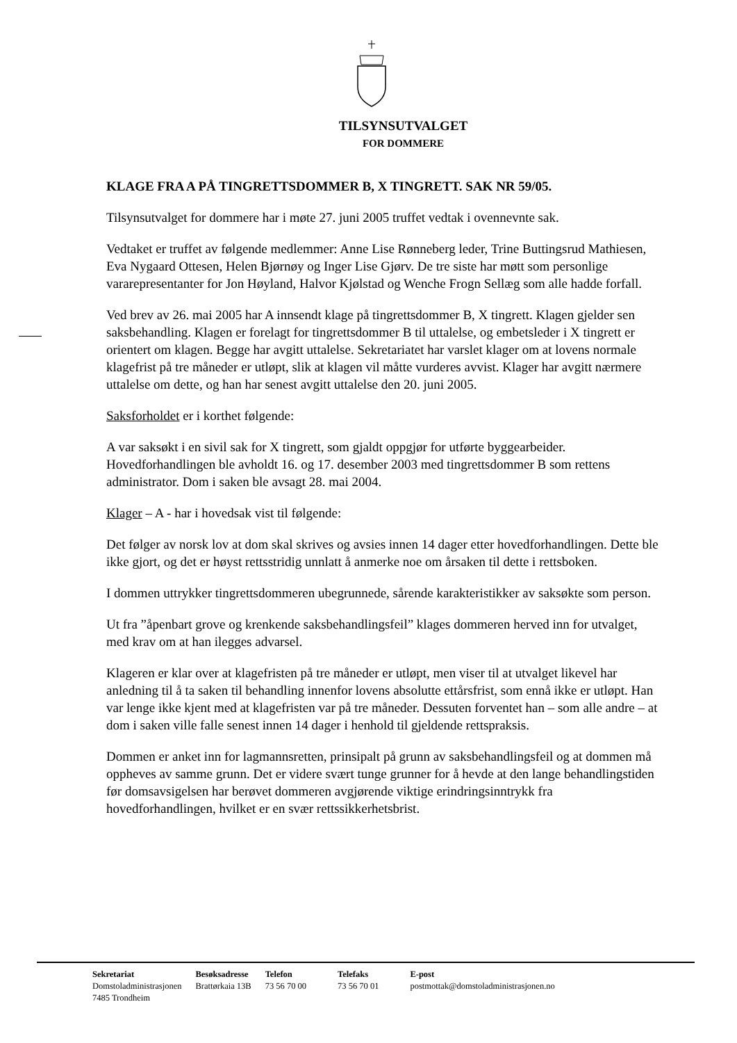TILSYNSUTVALGET
FOR DOMMERE
KLAGE FRA A PÅ TINGRETTSDOMMER B, X TINGRETT. SAK NR 59/05.
Tilsynsutvalget for dommere har i møte 27. juni 2005 truffet vedtak i ovennevnte sak.
Vedtaket er truffet av følgende medlemmer: Anne Lise Rønneberg leder, Trine Buttingsrud Mathiesen, Eva Nygaard Ottesen, Helen Bjørnøy og Inger Lise Gjørv. De tre siste har møtt som personlige vararepresentanter for Jon Høyland, Halvor Kjølstad og Wenche Frogn Sellæg som alle hadde forfall.
Ved brev av 26. mai 2005 har A innsendt klage på tingrettsdommer B, X tingrett. Klagen gjelder sen saksbehandling. Klagen er forelagt for tingrettsdommer B til uttalelse, og embetsleder i X tingrett er orientert om klagen. Begge har avgitt uttalelse. Sekretariatet har varslet klager om at lovens normale klagefrist på tre måneder er utløpt, slik at klagen vil måtte vurderes avvist. Klager har avgitt nærmere uttalelse om dette, og han har senest avgitt uttalelse den 20. juni 2005.
Saksforholdet er i korthet følgende:
A var saksøkt i en sivil sak for X tingrett, som gjaldt oppgjør for utførte byggearbeider. Hovedforhandlingen ble avholdt 16. og 17. desember 2003 med tingrettsdommer B som rettens administrator. Dom i saken ble avsagt 28. mai 2004.
Klager – A - har i hovedsak vist til følgende:
Det følger av norsk lov at dom skal skrives og avsies innen 14 dager etter hovedforhandlingen. Dette ble ikke gjort, og det er høyst rettsstridig unnlatt å anmerke noe om årsaken til dette i rettsboken.
I dommen uttrykker tingrettsdommeren ubegrunnede, sårende karakteristikker av saksøkte som person.
Ut fra ”åpenbart grove og krenkende saksbehandlingsfeil” klages dommeren herved inn for utvalget, med krav om at han ilegges advarsel.
Klageren er klar over at klagefristen på tre måneder er utløpt, men viser til at utvalget likevel har anledning til å ta saken til behandling innenfor lovens absolutte ettårsfrist, som ennå ikke er utløpt. Han var lenge ikke kjent med at klagefristen var på tre måneder. Dessuten forventet han – som alle andre – at dom i saken ville falle senest innen 14 dager i henhold til gjeldende rettspraksis.
Dommen er anket inn for lagmannsretten, prinsipalt på grunn av saksbehandlingsfeil og at dommen må oppheves av samme grunn. Det er videre svært tunge grunner for å hevde at den lange behandlingstiden før domsavsigelsen har berøvet dommeren avgjørende viktige erindringsinntrykk fra hovedforhandlingen, hvilket er en svær rettssikkerhetsbrist.
| Sekretariat | Besøksadresse | Telefon | Telefaks | E-post |
| --- | --- | --- | --- | --- |
| Domstoladministrasjonen 7485 Trondheim | Brattørkaia 13B | 73 56 70 00 | 73 56 70 01 | postmottak@domstoladministrasjonen.no |